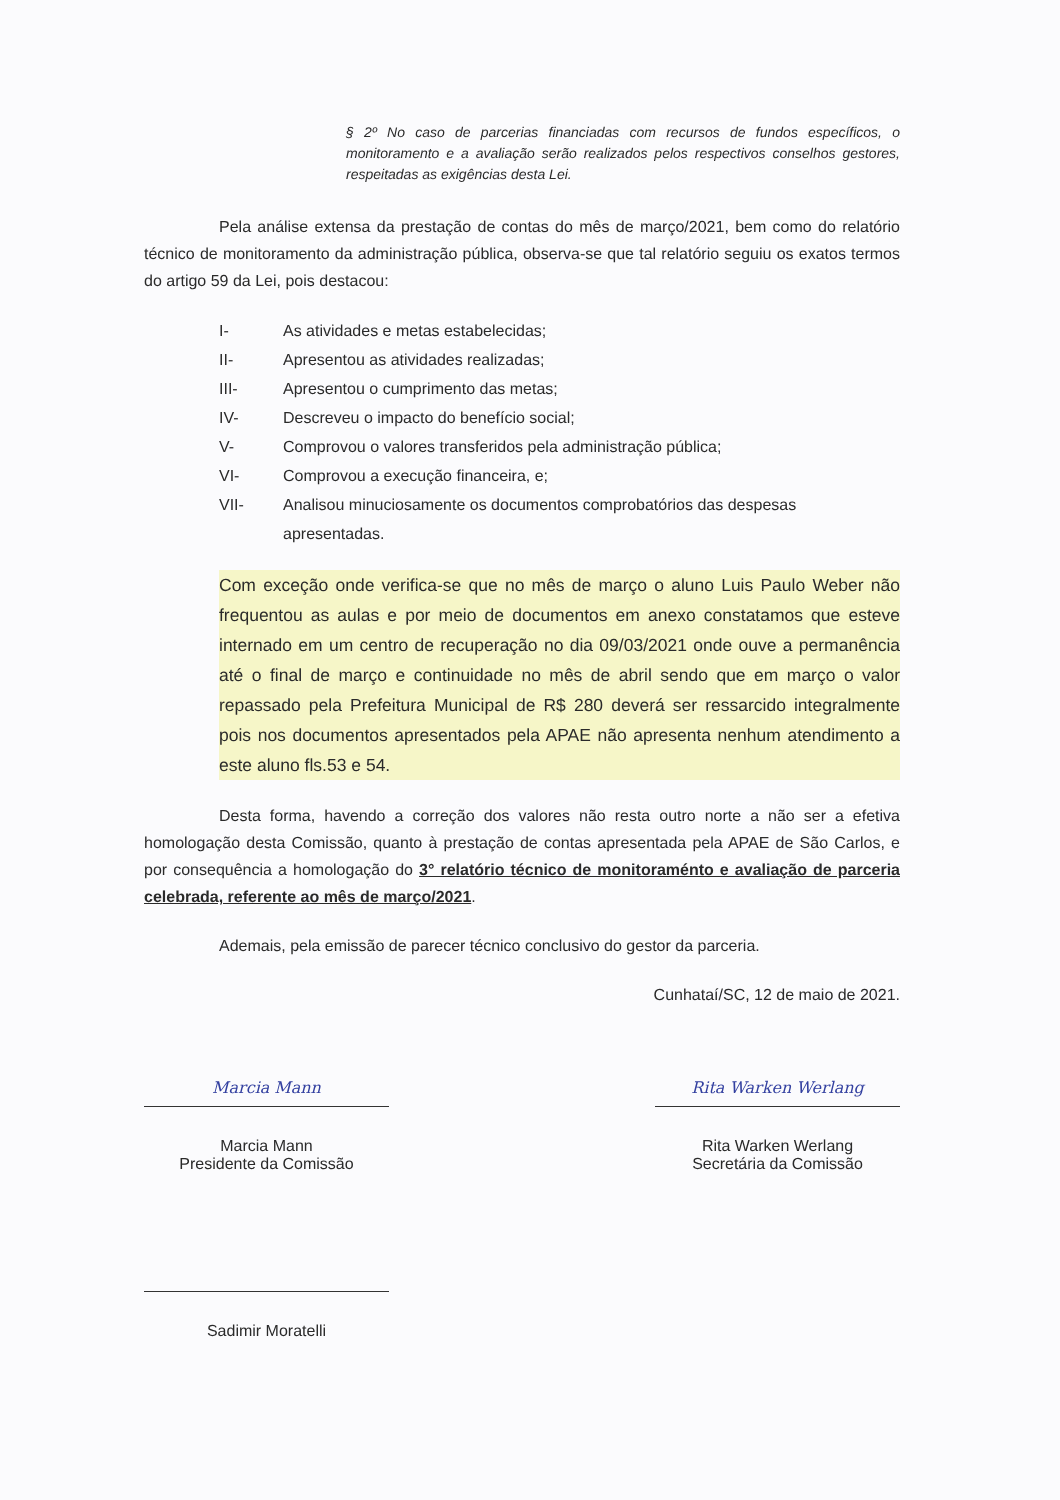§ 2º No caso de parcerias financiadas com recursos de fundos específicos, o monitoramento e a avaliação serão realizados pelos respectivos conselhos gestores, respeitadas as exigências desta Lei.
Pela análise extensa da prestação de contas do mês de março/2021, bem como do relatório técnico de monitoramento da administração pública, observa-se que tal relatório seguiu os exatos termos do artigo 59 da Lei, pois destacou:
I- As atividades e metas estabelecidas;
II- Apresentou as atividades realizadas;
III- Apresentou o cumprimento das metas;
IV- Descreveu o impacto do benefício social;
V- Comprovou o valores transferidos pela administração pública;
VI- Comprovou a execução financeira, e;
VII- Analisou minuciosamente os documentos comprobatórios das despesas apresentadas.
Com exceção onde verifica-se que no mês de março o aluno Luis Paulo Weber não frequentou as aulas e por meio de documentos em anexo constatamos que esteve internado em um centro de recuperação no dia 09/03/2021 onde ouve a permanência até o final de março e continuidade no mês de abril sendo que em março o valor repassado pela Prefeitura Municipal de R$ 280 deverá ser ressarcido integralmente pois nos documentos apresentados pela APAE não apresenta nenhum atendimento a este aluno fls.53 e 54.
Desta forma, havendo a correção dos valores não resta outro norte a não ser a efetiva homologação desta Comissão, quanto à prestação de contas apresentada pela APAE de São Carlos, e por consequência a homologação do 3° relatório técnico de monitoraménto e avaliação de parceria celebrada, referente ao mês de março/2021.
Ademais, pela emissão de parecer técnico conclusivo do gestor da parceria.
Cunhataí/SC, 12 de maio de 2021.
Marcia Mann
Marcia Mann
Presidente da Comissão
Rita Warken Werlang
Rita Warken Werlang
Secretária da Comissão
Sadimir Moratelli